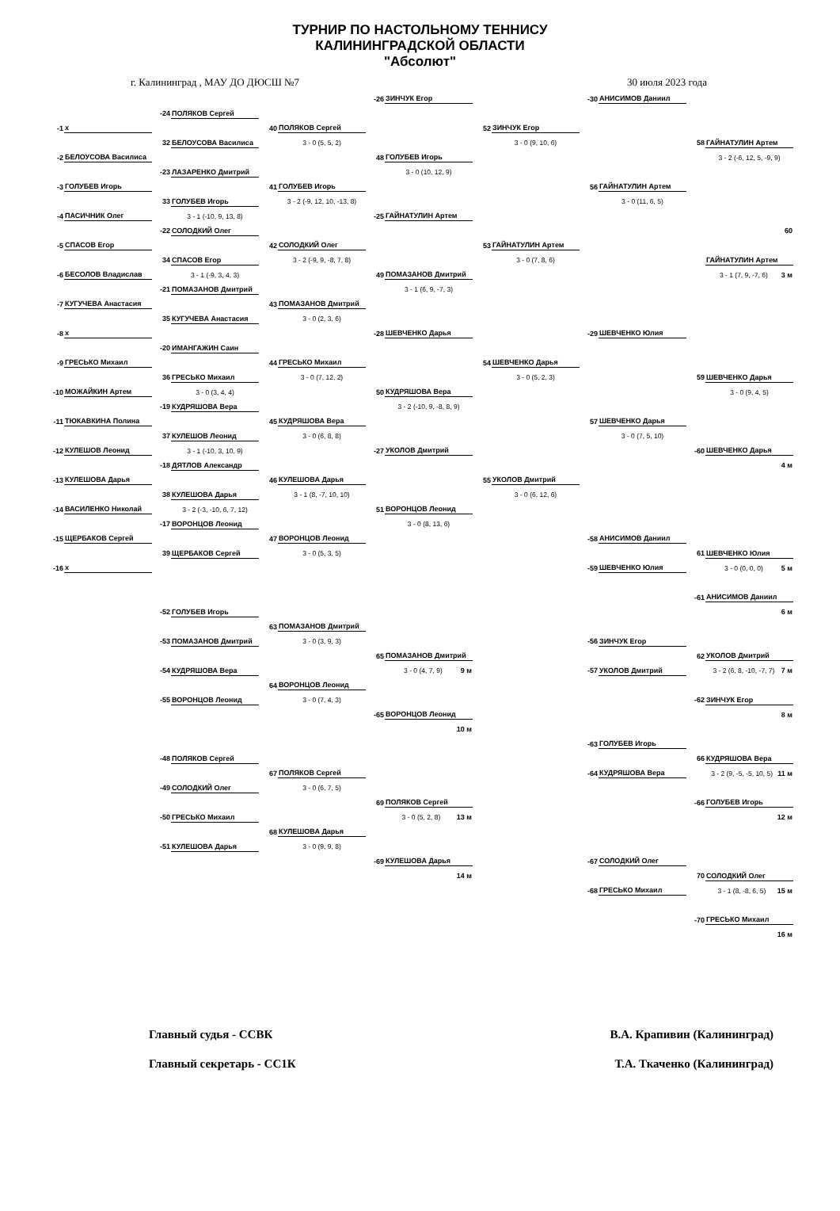ТУРНИР ПО НАСТОЛЬНОМУ ТЕННИСУ
КАЛИНИНГРАДСКОЙ ОБЛАСТИ
"Абсолют"
г. Калининград , МАУ ДО ДЮСШ №7 30 июля 2023 года
| | | | | | | -26 | ЗИНЧУК Егор | | | -30 | АНИСИМОВ Даниил | | |
| | | -24 | ПОЛЯКОВ Сергей | | | | | | | | | | |
| -1 | x | | | 40 | ПОЛЯКОВ Сергей | | | 52 | ЗИНЧУК Егор | | | | |
| | | 32 | БЕЛОУСОВА Василиса | | 3 - 0 (5, 5, 2) | | | | 3 - 0 (9, 10, 6) | | | 58 | ГАЙНАТУЛИН Артем |
| -2 | БЕЛОУСОВА Василиса | | | | | 48 | ГОЛУБЕВ Игорь | | | | | | 3 - 2 (-6, 12, 5, -9, 9) |
| | | -23 | ЛАЗАРЕНКО Дмитрий | | | | 3 - 0 (10, 12, 9) | | | | | | |
| -3 | ГОЛУБЕВ Игорь | | | 41 | ГОЛУБЕВ Игорь | | | | | 56 | ГАЙНАТУЛИН Артем | | |
| | | 33 | ГОЛУБЕВ Игорь | | 3 - 2 (-9, 12, 10, -13, 8) | | | | | | 3 - 0 (11, 6, 5) | | |
| -4 | ПАСИЧНИК Олег | | 3 - 1 (-10, 9, 13, 8) | | | -25 | ГАЙНАТУЛИН Артем | | | | | | |
| | | -22 | СОЛОДКИЙ Олег | | | | | | | | | | 60 |
| -5 | СПАСОВ Егор | | | 42 | СОЛОДКИЙ Олег | | | 53 | ГАЙНАТУЛИН Артем | | | | |
| | | 34 | СПАСОВ Егор | | 3 - 2 (-9, 9, -8, 7, 8) | | | | 3 - 0 (7, 8, 6) | | | | ГАЙНАТУЛИН Артем |
| -6 | БЕСОЛОВ Владислав | | 3 - 1 (-9, 3, 4, 3) | | | 49 | ПОМАЗАНОВ Дмитрий | | | | | | 3 - 1 (7, 9, -7, 6) 3 м |
| | | -21 | ПОМАЗАНОВ Дмитрий | | | | 3 - 1 (6, 9, -7, 3) | | | | | | |
| -7 | КУГУЧЕВА Анастасия | | | 43 | ПОМАЗАНОВ Дмитрий | | | | | | | | |
| | | 35 | КУГУЧЕВА Анастасия | | 3 - 0 (2, 3, 6) | | | | | | | | |
| -8 | x | | | | | -28 | ШЕВЧЕНКО Дарья | | | -29 | ШЕВЧЕНКО Юлия | | |
| | | -20 | ИМАНГАЖИН Саин | | | | | | | | | | |
| -9 | ГРЕСЬКО Михаил | | | 44 | ГРЕСЬКО Михаил | | | 54 | ШЕВЧЕНКО Дарья | | | | |
| | | 36 | ГРЕСЬКО Михаил | | 3 - 0 (7, 12, 2) | | | | 3 - 0 (5, 2, 3) | | | 59 | ШЕВЧЕНКО Дарья |
| -10 | МОЖАЙКИН Артем | | 3 - 0 (3, 4, 4) | | | 50 | КУДРЯШОВА Вера | | | | | | 3 - 0 (9, 4, 5) |
| | | -19 | КУДРЯШОВА Вера | | | | 3 - 2 (-10, 9, -8, 8, 9) | | | | | | |
| -11 | ТЮКАВКИНА Полина | | | 45 | КУДРЯШОВА Вера | | | | | 57 | ШЕВЧЕНКО Дарья | | |
| | | 37 | КУЛЕШОВ Леонид | | 3 - 0 (6, 8, 8) | | | | | | 3 - 0 (7, 5, 10) | | |
| -12 | КУЛЕШОВ Леонид | | 3 - 1 (-10, 3, 10, 9) | | | -27 | УКОЛОВ Дмитрий | | | | | -60 | ШЕВЧЕНКО Дарья |
| | | -18 | ДЯТЛОВ Александр | | | | | | | | | | 4 м |
| -13 | КУЛЕШОВА Дарья | | | 46 | КУЛЕШОВА Дарья | | | 55 | УКОЛОВ Дмитрий | | | | |
| | | 38 | КУЛЕШОВА Дарья | | 3 - 1 (8, -7, 10, 10) | | | | 3 - 0 (6, 12, 6) | | | | |
| -14 | ВАСИЛЕНКО Николай | | 3 - 2 (-3, -10, 6, 7, 12) | | | 51 | ВОРОНЦОВ Леонид | | | | | | |
| | | -17 | ВОРОНЦОВ Леонид | | | | 3 - 0 (8, 13, 6) | | | | | | |
| -15 | ЩЕРБАКОВ Сергей | | | 47 | ВОРОНЦОВ Леонид | | | | | -58 | АНИСИМОВ Даниил | | |
| | | 39 | ЩЕРБАКОВ Сергей | | 3 - 0 (5, 3, 5) | | | | | | | 61 | ШЕВЧЕНКО Юлия |
| -16 | x | | | | | | | | | -59 | ШЕВЧЕНКО Юлия | | 3 - 0 (0, 0, 0) 5 м |
| | | | | | | | | | | | | -61 | АНИСИМОВ Даниил |
| | | -52 | ГОЛУБЕВ Игорь | | | | | | | | | | 6 м |
| | | | | 63 | ПОМАЗАНОВ Дмитрий | | | | | | | | |
| | | -53 | ПОМАЗАНОВ Дмитрий | | 3 - 0 (3, 9, 3) | | | | | -56 | ЗИНЧУК Егор | | |
| | | | | | | 65 | ПОМАЗАНОВ Дмитрий | | | | | 62 | УКОЛОВ Дмитрий |
| | | -54 | КУДРЯШОВА Вера | | | | 3 - 0 (4, 7, 9) 9 м | | | -57 | УКОЛОВ Дмитрий | | 3 - 2 (6, 8, -10, -7, 7) 7 м |
| | | | | 64 | ВОРОНЦОВ Леонид | | | | | | | | |
| | | -55 | ВОРОНЦОВ Леонид | | 3 - 0 (7, 4, 3) | | | | | | | -62 | ЗИНЧУК Егор |
| | | | | | | -65 | ВОРОНЦОВ Леонид | | | | | | 8 м |
| | | | | | | | 10 м | | | | | | |
| | | | | | | | | | | -63 | ГОЛУБЕВ Игорь | | |
| | | -48 | ПОЛЯКОВ Сергей | | | | | | | | | 66 | КУДРЯШОВА Вера |
| | | | | 67 | ПОЛЯКОВ Сергей | | | | | -64 | КУДРЯШОВА Вера | | 3 - 2 (9, -5, -5, 10, 5) 11 м |
| | | -49 | СОЛОДКИЙ Олег | | 3 - 0 (6, 7, 5) | | | | | | | | |
| | | | | | | 69 | ПОЛЯКОВ Сергей | | | | | -66 | ГОЛУБЕВ Игорь |
| | | -50 | ГРЕСЬКО Михаил | | | | 3 - 0 (5, 2, 8) 13 м | | | | | | 12 м |
| | | | | 68 | КУЛЕШОВА Дарья | | | | | | | | |
| | | -51 | КУЛЕШОВА Дарья | | 3 - 0 (9, 9, 8) | | | | | | | | |
| | | | | | | -69 | КУЛЕШОВА Дарья | | | -67 | СОЛОДКИЙ Олег | | |
| | | | | | | | 14 м | | | | | 70 | СОЛОДКИЙ Олег |
| | | | | | | | | | | -68 | ГРЕСЬКО Михаил | | 3 - 1 (8, -8, 6, 5) 15 м |
| | | | | | | | | | | | | -70 | ГРЕСЬКО Михаил |
| | | | | | | | | | | | | | 16 м |
Главный судья - ССВК В.А. Крапивин (Калининград)
Главный секретарь - СС1К Т.А. Ткаченко (Калининград)